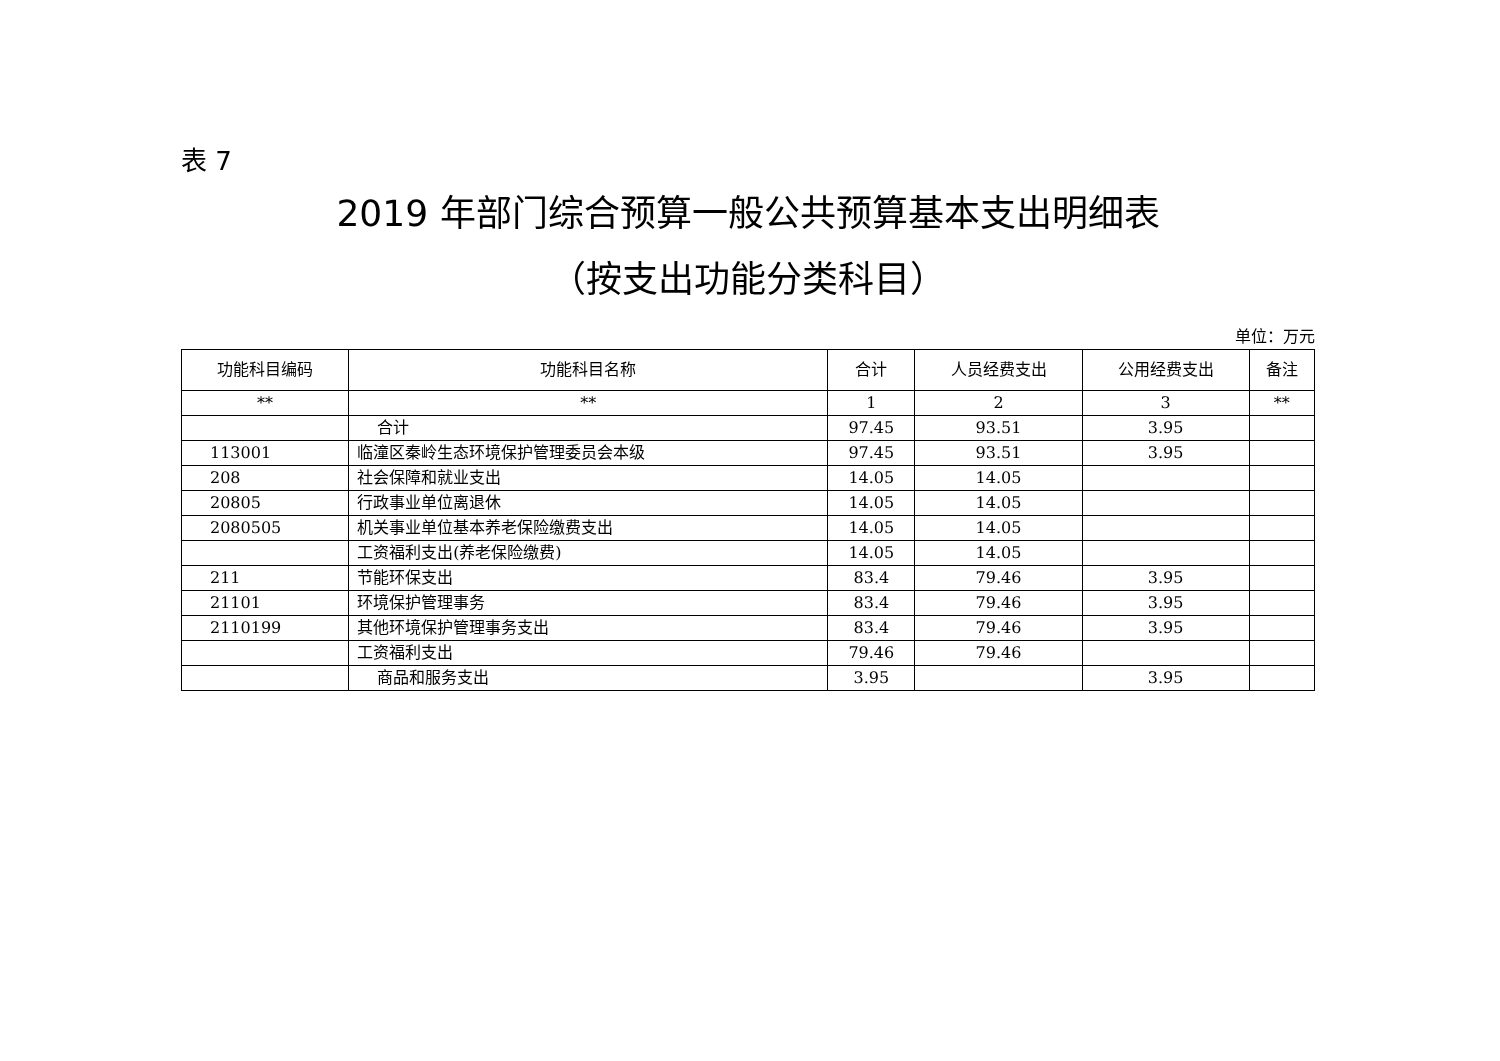表 7
2019 年部门综合预算一般公共预算基本支出明细表
（按支出功能分类科目）
单位：万元
| 功能科目编码 | 功能科目名称 | 合计 | 人员经费支出 | 公用经费支出 | 备注 |
| --- | --- | --- | --- | --- | --- |
| ** | ** | 1 | 2 | 3 | ** |
| | 合计 | 97.45 | 93.51 | 3.95 | |
| 113001 | 临潼区秦岭生态环境保护管理委员会本级 | 97.45 | 93.51 | 3.95 | |
| 208 | 社会保障和就业支出 | 14.05 | 14.05 | | |
| 20805 | 行政事业单位离退休 | 14.05 | 14.05 | | |
| 2080505 | 机关事业单位基本养老保险缴费支出 | 14.05 | 14.05 | | |
| | 工资福利支出(养老保险缴费) | 14.05 | 14.05 | | |
| 211 | 节能环保支出 | 83.4 | 79.46 | 3.95 | |
| 21101 | 环境保护管理事务 | 83.4 | 79.46 | 3.95 | |
| 2110199 | 其他环境保护管理事务支出 | 83.4 | 79.46 | 3.95 | |
| | 工资福利支出 | 79.46 | 79.46 | | |
| | 商品和服务支出 | 3.95 | | 3.95 | |